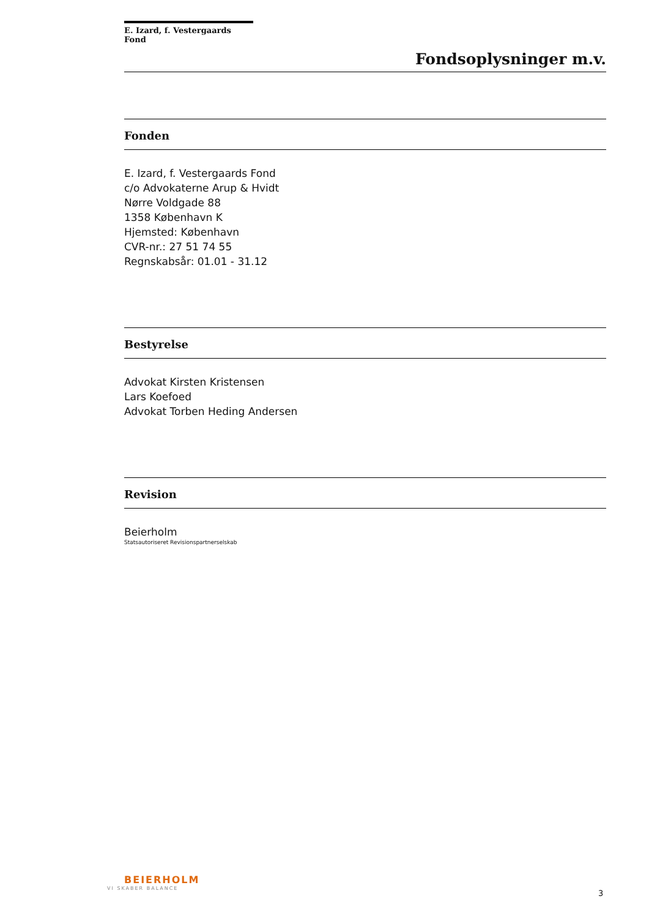E. Izard, f. Vestergaards Fond
Fondsoplysninger m.v.
Fonden
E. Izard, f. Vestergaards Fond
c/o Advokaterne Arup & Hvidt
Nørre Voldgade 88
1358 København K
Hjemsted: København
CVR-nr.: 27 51 74 55
Regnskabsår: 01.01 - 31.12
Bestyrelse
Advokat Kirsten Kristensen
Lars Koefoed
Advokat Torben Heding Andersen
Revision
Beierholm
Statsautoriseret Revisionspartnerselskab
BEIERHOLM
VI SKABER BALANCE
3